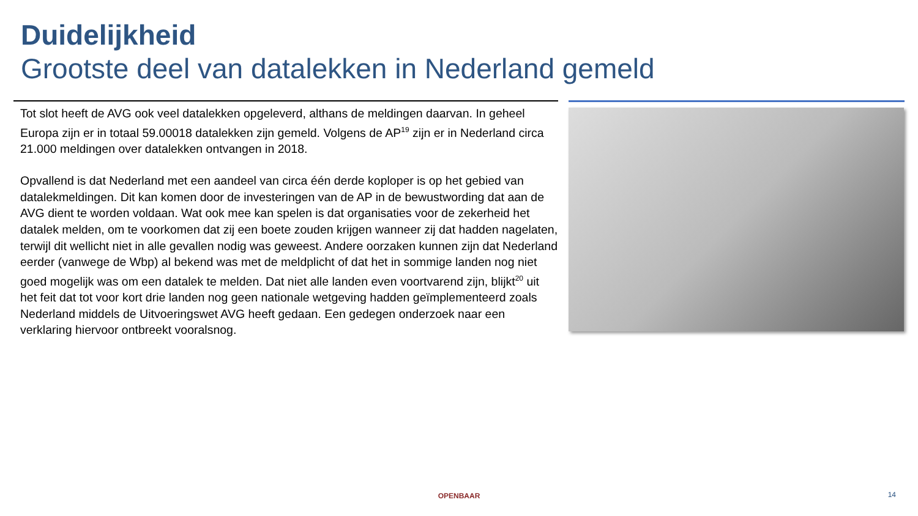Duidelijkheid
Grootste deel van datalekken in Nederland gemeld
Tot slot heeft de AVG ook veel datalekken opgeleverd, althans de meldingen daarvan. In geheel Europa zijn er in totaal 59.00018 datalekken zijn gemeld. Volgens de AP<sup>19</sup> zijn er in Nederland circa 21.000 meldingen over datalekken ontvangen in 2018.
Opvallend is dat Nederland met een aandeel van circa één derde koploper is op het gebied van datalekmeldingen. Dit kan komen door de investeringen van de AP in de bewustwording dat aan de AVG dient te worden voldaan. Wat ook mee kan spelen is dat organisaties voor de zekerheid het datalek melden, om te voorkomen dat zij een boete zouden krijgen wanneer zij dat hadden nagelaten, terwijl dit wellicht niet in alle gevallen nodig was geweest. Andere oorzaken kunnen zijn dat Nederland eerder (vanwege de Wbp) al bekend was met de meldplicht of dat het in sommige landen nog niet goed mogelijk was om een datalek te melden. Dat niet alle landen even voortvarend zijn, blijkt<sup>20</sup> uit het feit dat tot voor kort drie landen nog geen nationale wetgeving hadden geïmplementeerd zoals Nederland middels de Uitvoeringswet AVG heeft gedaan. Een gedegen onderzoek naar een verklaring hiervoor ontbreekt vooralsnog.
OPENBAAR 14